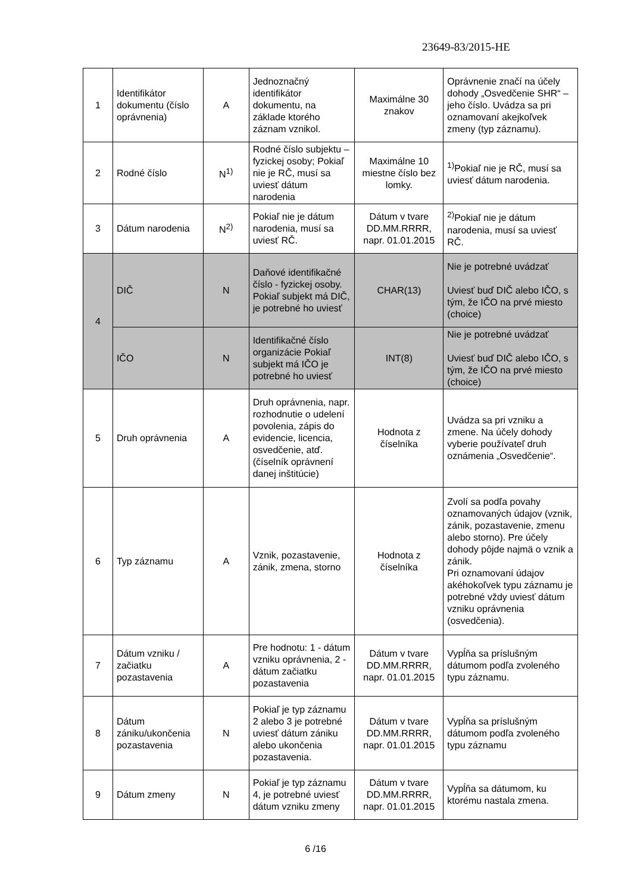23649-83/2015-HE
| 1 | Identifikátor dokumentu (číslo oprávnenia) | A | Jednoznačný identifikátor dokumentu, na základe ktorého záznam vznikol. | Maximálne 30 znakov | Oprávnenie značí na účely dohody „Osvedčenie SHR“ – jeho číslo. Uvádza sa pri oznamovaní akejkoľvek zmeny (typ záznamu). |
| 2 | Rodné číslo | N<sup>1)</sup> | Rodné číslo subjektu – fyzickej osoby; Pokiaľ nie je RČ, musí sa uviesť dátum narodenia | Maximálne 10 miestne číslo bez lomky. | <sup>1)</sup> Pokiaľ nie je RČ, musí sa uviesť dátum narodenia. |
| 3 | Dátum narodenia | N<sup>2)</sup> | Pokiaľ nie je dátum narodenia, musí sa uviesť RČ. | Dátum v tvare DD.MM.RRRR, napr. 01.01.2015 | <sup>2)</sup> Pokiaľ nie je dátum narodenia, musí sa uviesť RČ. |
| 4 | DIČ | N | Daňové identifikačné číslo - fyzickej osoby. Pokiaľ subjekt má DIČ, je potrebné ho uviesť | CHAR(13) | Nie je potrebné uvádzať Uviesť buď DIČ alebo IČO, s tým, že IČO na prvé miesto (choice) |
| | IČO | N | Identifikačné číslo organizácie Pokiaľ subjekt má IČO je potrebné ho uviesť | INT(8) | Nie je potrebné uvádzať Uviesť buď DIČ alebo IČO, s tým, že IČO na prvé miesto (choice) |
| 5 | Druh oprávnenia | A | Druh oprávnenia, napr. rozhodnutie o udelení povolenia, zápis do evidencie, licencia, osvedčenie, atď. (číselník oprávnení danej inštitúcie) | Hodnota z číselníka | Uvádza sa pri vzniku a zmene. Na účely dohody vyberie používateľ druh oznámenia „Osvedčenie“. |
| 6 | Typ záznamu | A | Vznik, pozastavenie, zánik, zmena, storno | Hodnota z číselníka | Zvolí sa podľa povahy oznamovaných údajov (vznik, zánik, pozastavenie, zmenu alebo storno). Pre účely dohody pôjde najmä o vznik a zánik. Pri oznamovaní údajov akéhokoľvek typu záznamu je potrebné vždy uviesť dátum vzniku oprávnenia (osvedčenia). |
| 7 | Dátum vzniku / začiatku pozastavenia | A | Pre hodnotu: 1 - dátum vzniku oprávnenia, 2 - dátum začiatku pozastavenia | Dátum v tvare DD.MM.RRRR, napr. 01.01.2015 | Vypĺňa sa príslušným dátumom podľa zvoleného typu záznamu. |
| 8 | Dátum zániku/ukončenia pozastavenia | N | Pokiaľ je typ záznamu 2 alebo 3 je potrebné uviesť dátum zániku alebo ukončenia pozastavenia. | Dátum v tvare DD.MM.RRRR, napr. 01.01.2015 | Vypĺňa sa príslušným dátumom podľa zvoleného typu záznamu |
| 9 | Dátum zmeny | N | Pokiaľ je typ záznamu 4, je potrebné uviesť dátum vzniku zmeny | Dátum v tvare DD.MM.RRRR, napr. 01.01.2015 | Vypĺňa sa dátumom, ku ktorému nastala zmena. |
6 /16